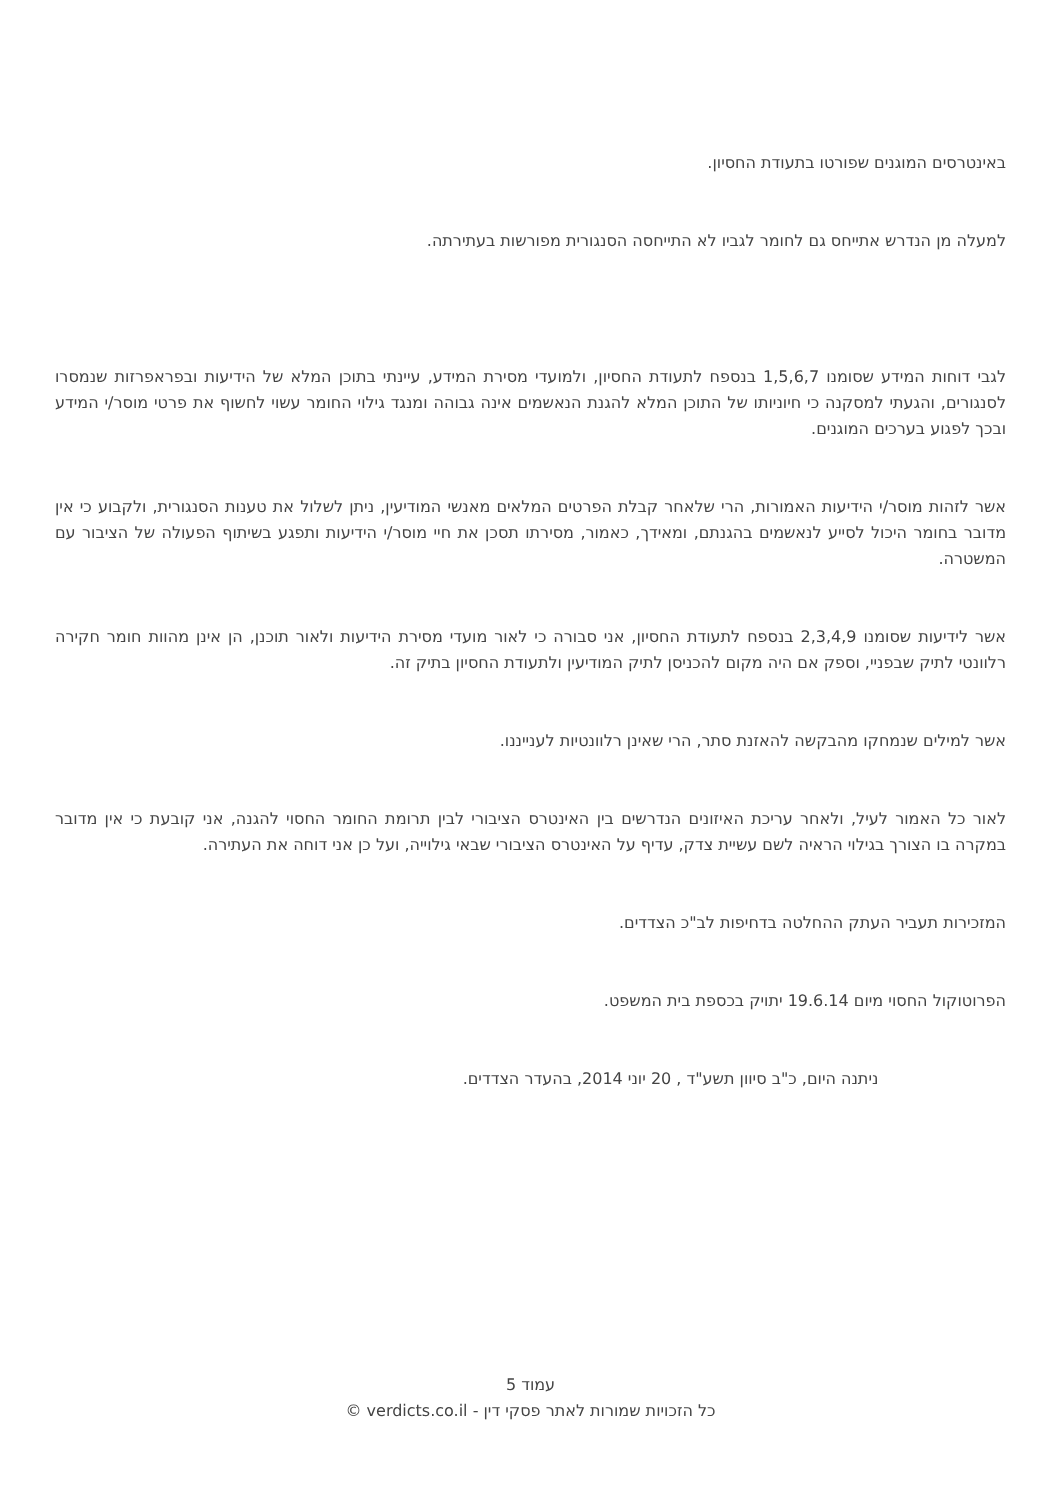באינטרסים המוגנים שפורטו בתעודת החסיון.
למעלה מן הנדרש אתייחס גם לחומר לגביו לא התייחסה הסנגורית מפורשות בעתירתה.
לגבי דוחות המידע שסומנו 1,5,6,7 בנספח לתעודת החסיון, ולמועדי מסירת המידע, עיינתי בתוכן המלא של הידיעות ובפראפרזות שנמסרו לסנגורים, והגעתי למסקנה כי חיוניותו של התוכן המלא להגנת הנאשמים אינה גבוהה ומנגד גילוי החומר עשוי לחשוף את פרטי מוסר/י המידע ובכך לפגוע בערכים המוגנים.
אשר לזהות מוסר/י הידיעות האמורות, הרי שלאחר קבלת הפרטים המלאים מאנשי המודיעין, ניתן לשלול את טענות הסנגורית, ולקבוע כי אין מדובר בחומר היכול לסייע לנאשמים בהגנתם, ומאידך, כאמור, מסירתו תסכן את חיי מוסר/י הידיעות ותפגע בשיתוף הפעולה של הציבור עם המשטרה.
אשר לידיעות שסומנו 2,3,4,9 בנספח לתעודת החסיון, אני סבורה כי לאור מועדי מסירת הידיעות ולאור תוכנן, הן אינן מהוות חומר חקירה רלוונטי לתיק שבפניי, וספק אם היה מקום להכניסן לתיק המודיעין ולתעודת החסיון בתיק זה.
אשר למילים שנמחקו מהבקשה להאזנת סתר, הרי שאינן רלוונטיות לענייננו.
לאור כל האמור לעיל, ולאחר עריכת האיזונים הנדרשים בין האינטרס הציבורי לבין תרומת החומר החסוי להגנה, אני קובעת כי אין מדובר במקרה בו הצורך בגילוי הראיה לשם עשיית צדק, עדיף על האינטרס הציבורי שבאי גילוייה, ועל כן אני דוחה את העתירה.
המזכירות תעביר העתק ההחלטה בדחיפות לב"כ הצדדים.
הפרוטוקול החסוי מיום 19.6.14 יתויק בכספת בית המשפט.
ניתנה היום, כ"ב סיוון תשע"ד , 20 יוני 2014, בהעדר הצדדים.
עמוד 5
כל הזכויות שמורות לאתר פסקי דין - verdicts.co.il ©